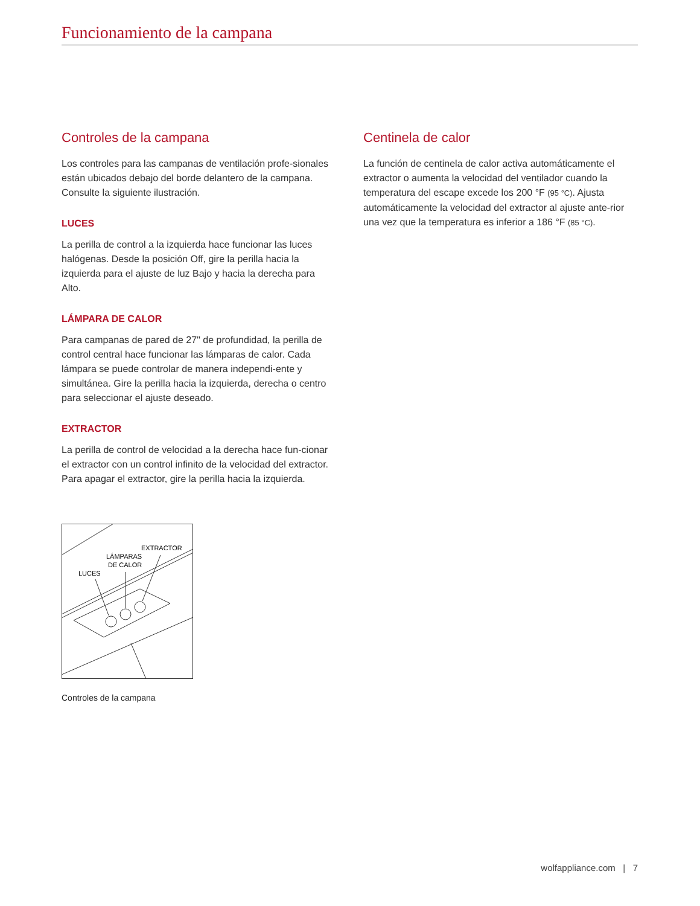Funcionamiento de la campana
Controles de la campana
Los controles para las campanas de ventilación profe-sionales están ubicados debajo del borde delantero de la campana. Consulte la siguiente ilustración.
LUCES
La perilla de control a la izquierda hace funcionar las luces halógenas. Desde la posición Off, gire la perilla hacia la izquierda para el ajuste de luz Bajo y hacia la derecha para Alto.
LÁMPARA DE CALOR
Para campanas de pared de 27" de profundidad, la perilla de control central hace funcionar las lámparas de calor. Cada lámpara se puede controlar de manera independi-ente y simultánea. Gire la perilla hacia la izquierda, derecha o centro para seleccionar el ajuste deseado.
EXTRACTOR
La perilla de control de velocidad a la derecha hace fun-cionar el extractor con un control infinito de la velocidad del extractor. Para apagar el extractor, gire la perilla hacia la izquierda.
EXTRACTOR
LÁMPARAS
DE CALOR
LUCES
Controles de la campana
Centinela de calor
La función de centinela de calor activa automáticamente el extractor o aumenta la velocidad del ventilador cuando la temperatura del escape excede los 200 °F (95 °C). Ajusta automáticamente la velocidad del extractor al ajuste ante-rior una vez que la temperatura es inferior a 186 °F (85 °C).
wolfappliance.com | 7